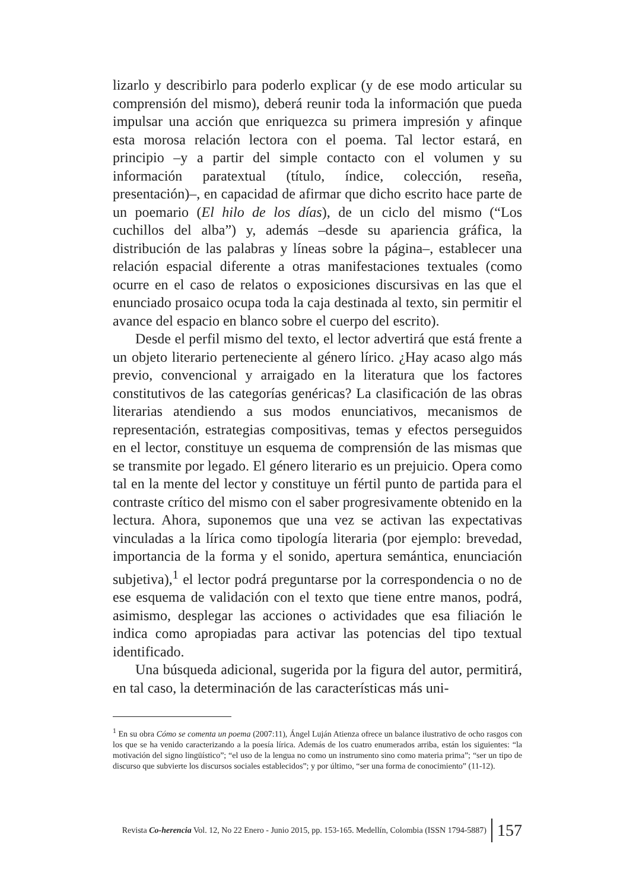lizarlo y describirlo para poderlo explicar (y de ese modo articular su comprensión del mismo), deberá reunir toda la información que pueda impulsar una acción que enriquezca su primera impresión y afinque esta morosa relación lectora con el poema. Tal lector estará, en principio –y a partir del simple contacto con el volumen y su información paratextual (título, índice, colección, reseña, presentación)–, en capacidad de afirmar que dicho escrito hace parte de un poemario (El hilo de los días), de un ciclo del mismo (“Los cuchillos del alba”) y, además –desde su apariencia gráfica, la distribución de las palabras y líneas sobre la página–, establecer una relación espacial diferente a otras manifestaciones textuales (como ocurre en el caso de relatos o exposiciones discursivas en las que el enunciado prosaico ocupa toda la caja destinada al texto, sin permitir el avance del espacio en blanco sobre el cuerpo del escrito).
Desde el perfil mismo del texto, el lector advertirá que está frente a un objeto literario perteneciente al género lírico. ¿Hay acaso algo más previo, convencional y arraigado en la literatura que los factores constitutivos de las categorías genéricas? La clasificación de las obras literarias atendiendo a sus modos enunciativos, mecanismos de representación, estrategias compositivas, temas y efectos perseguidos en el lector, constituye un esquema de comprensión de las mismas que se transmite por legado. El género literario es un prejuicio. Opera como tal en la mente del lector y constituye un fértil punto de partida para el contraste crítico del mismo con el saber progresivamente obtenido en la lectura. Ahora, suponemos que una vez se activan las expectativas vinculadas a la lírica como tipología literaria (por ejemplo: brevedad, importancia de la forma y el sonido, apertura semántica, enunciación subjetiva),<sup>1</sup> el lector podrá preguntarse por la correspondencia o no de ese esquema de validación con el texto que tiene entre manos, podrá, asimismo, desplegar las acciones o actividades que esa filiación le indica como apropiadas para activar las potencias del tipo textual identificado.
Una búsqueda adicional, sugerida por la figura del autor, permitirá, en tal caso, la determinación de las características más uni-
<sup>1</sup> En su obra Cómo se comenta un poema (2007:11), Ángel Luján Atienza ofrece un balance ilustrativo de ocho rasgos con los que se ha venido caracterizando a la poesía lírica. Además de los cuatro enumerados arriba, están los siguientes: “la motivación del signo lingüístico”; “el uso de la lengua no como un instrumento sino como materia prima”; “ser un tipo de discurso que subvierte los discursos sociales establecidos”; y por último, “ser una forma de conocimiento” (11-12).
Revista Co-herencia Vol. 12, No 22 Enero - Junio 2015, pp. 153-165. Medellín, Colombia (ISSN 1794-5887) 157